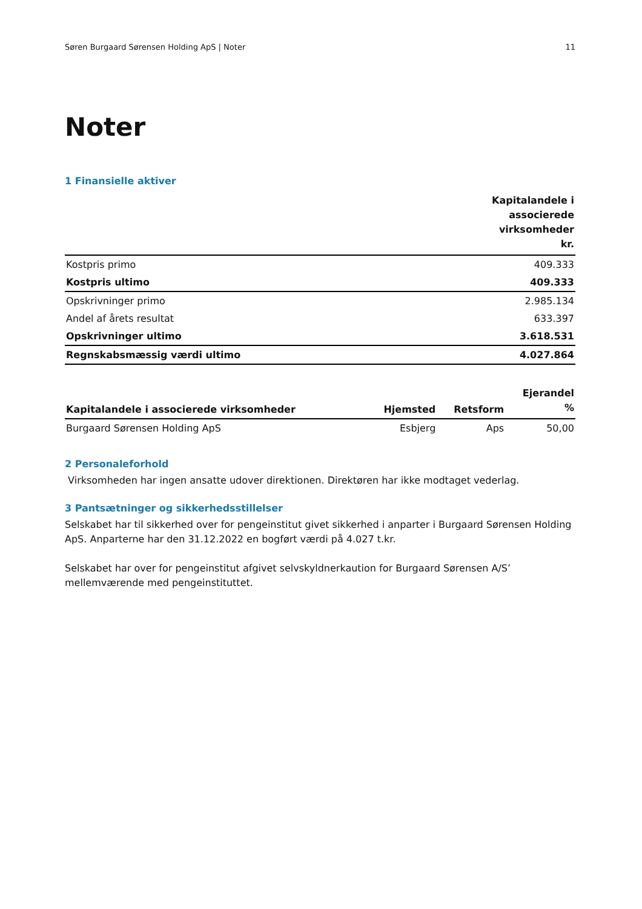Søren Burgaard Sørensen Holding ApS | Noter 11
Noter
1 Finansielle aktiver
| | Kapitalandele i associerede virksomheder kr. |
| --- | --- |
| Kostpris primo | 409.333 |
| Kostpris ultimo | 409.333 |
| Opskrivninger primo | 2.985.134 |
| Andel af årets resultat | 633.397 |
| Opskrivninger ultimo | 3.618.531 |
| Regnskabsmæssig værdi ultimo | 4.027.864 |
| Kapitalandele i associerede virksomheder | Hjemsted | Retsform | Ejerandel % |
| --- | --- | --- | --- |
| Burgaard Sørensen Holding ApS | Esbjerg | Aps | 50,00 |
2 Personaleforhold
Virksomheden har ingen ansatte udover direktionen. Direktøren har ikke modtaget vederlag.
3 Pantsætninger og sikkerhedsstillelser
Selskabet har til sikkerhed over for pengeinstitut givet sikkerhed i anparter i Burgaard Sørensen Holding ApS. Anparterne har den 31.12.2022 en bogført værdi på 4.027 t.kr.
Selskabet har over for pengeinstitut afgivet selvskyldnerkaution for Burgaard Sørensen A/S’ mellemværende med pengeinstituttet.